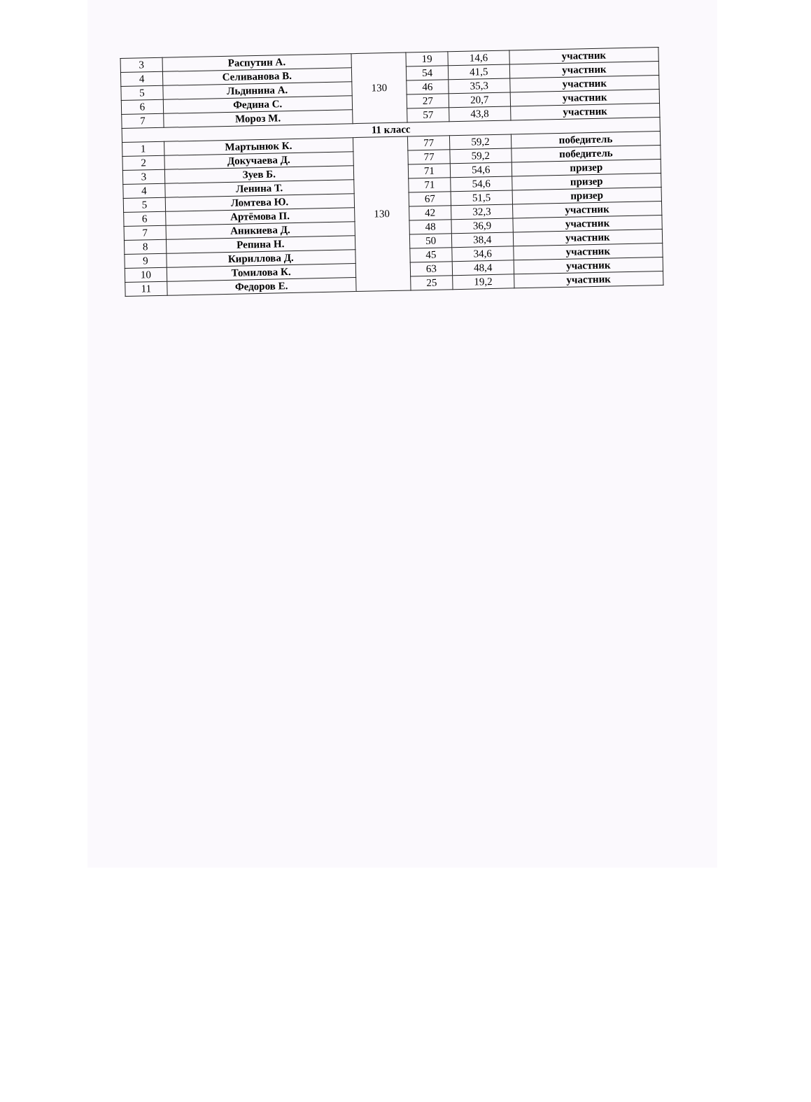| 3 | Распутин А. | 130 | 19 | 14,6 | участник |
| 4 | Селиванова В. | | 54 | 41,5 | участник |
| 5 | Льдинина А. | | 46 | 35,3 | участник |
| 6 | Федина С. | | 27 | 20,7 | участник |
| 7 | Мороз М. | | 57 | 43,8 | участник |
| 11 класс | | | | | |
| 1 | Мартынюк К. | 130 | 77 | 59,2 | победитель |
| 2 | Докучаева Д. | | 77 | 59,2 | победитель |
| 3 | Зуев Б. | | 71 | 54,6 | призер |
| 4 | Ленина Т. | | 71 | 54,6 | призер |
| 5 | Ломтева Ю. | | 67 | 51,5 | призер |
| 6 | Артёмова П. | | 42 | 32,3 | участник |
| 7 | Аникиева Д. | | 48 | 36,9 | участник |
| 8 | Репина Н. | | 50 | 38,4 | участник |
| 9 | Кириллова Д. | | 45 | 34,6 | участник |
| 10 | Томилова К. | | 63 | 48,4 | участник |
| 11 | Федоров Е. | | 25 | 19,2 | участник |